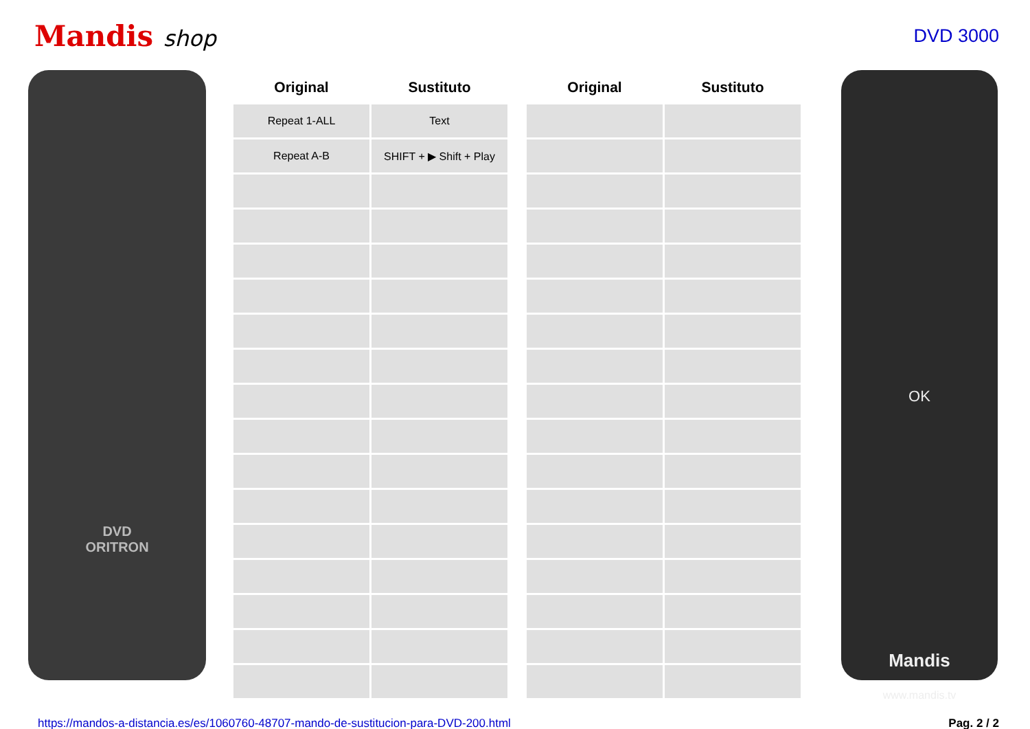Mandis shop
DVD 3000
DVD
ORITRON
| Original | Sustituto | | Original | Sustituto |
| --- | --- | --- | --- | --- |
| Repeat 1-ALL | Text | | | |
| Repeat A-B | SHIFT + ▶ Shift + Play | | | |
OK
Mandis
www.mandis.tv
https://mandos-a-distancia.es/es/1060760-48707-mando-de-sustitucion-para-DVD-200.html Pag. 2 / 2